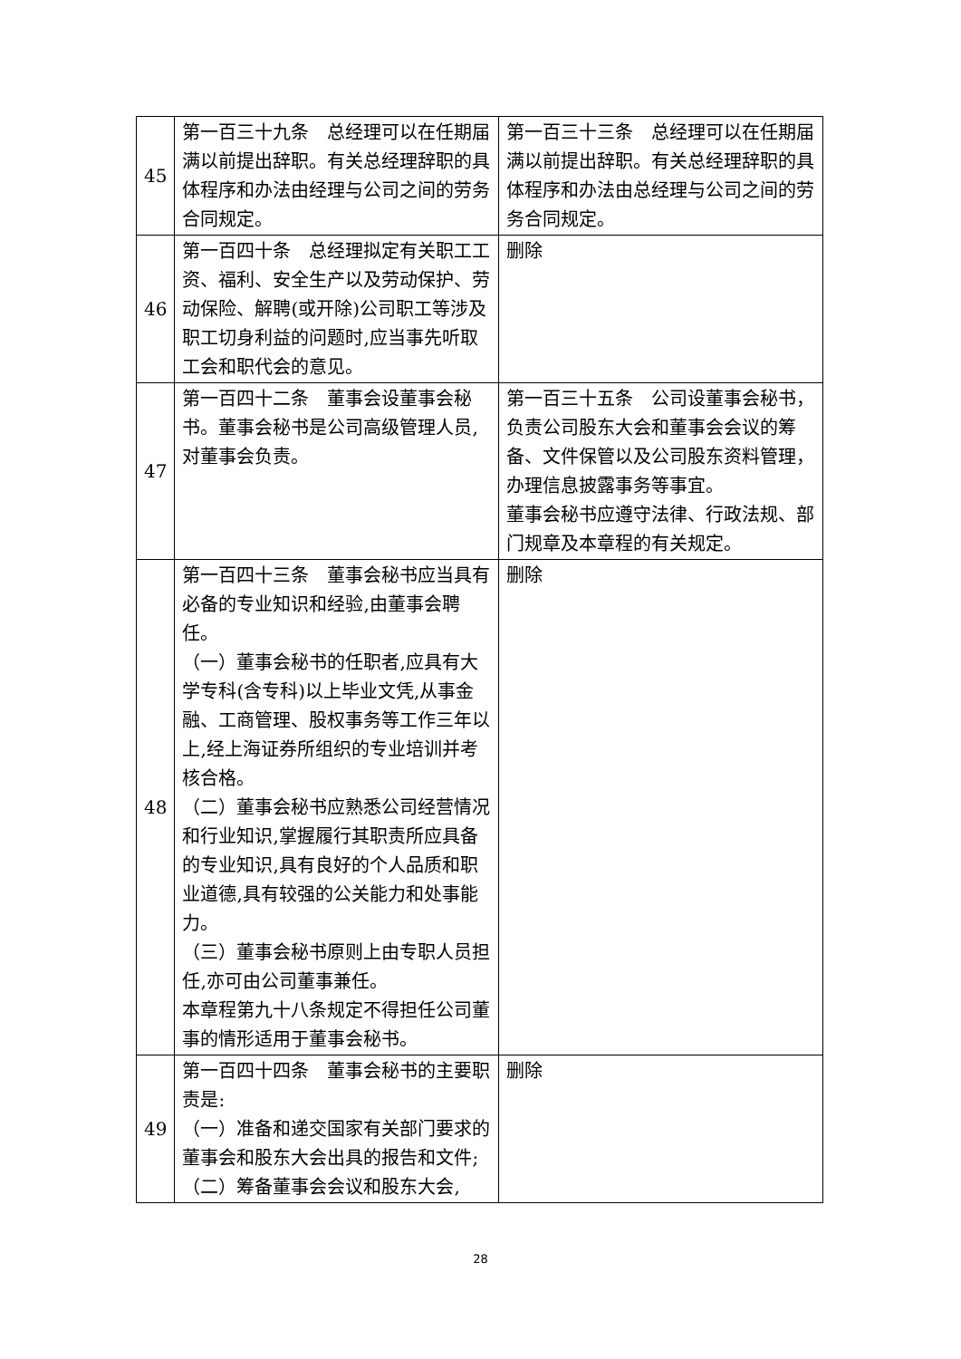| 45 | 第一百三十九条 总经理可以在任期届满以前提出辞职。有关总经理辞职的具体程序和办法由经理与公司之间的劳务合同规定。 | 第一百三十三条 总经理可以在任期届满以前提出辞职。有关总经理辞职的具体程序和办法由总经理与公司之间的劳务合同规定。 |
| 46 | 第一百四十条 总经理拟定有关职工工资、福利、安全生产以及劳动保护、劳动保险、解聘(或开除)公司职工等涉及职工切身利益的问题时,应当事先听取工会和职代会的意见。 | 删除 |
| 47 | 第一百四十二条 董事会设董事会秘书。董事会秘书是公司高级管理人员,对董事会负责。 | 第一百三十五条 公司设董事会秘书，负责公司股东大会和董事会会议的筹备、文件保管以及公司股东资料管理，办理信息披露事务等事宜。 董事会秘书应遵守法律、行政法规、部门规章及本章程的有关规定。 |
| 48 | 第一百四十三条 董事会秘书应当具有必备的专业知识和经验,由董事会聘任。 （一）董事会秘书的任职者,应具有大学专科(含专科)以上毕业文凭,从事金融、工商管理、股权事务等工作三年以上,经上海证券所组织的专业培训并考核合格。 （二）董事会秘书应熟悉公司经营情况和行业知识,掌握履行其职责所应具备的专业知识,具有良好的个人品质和职业道德,具有较强的公关能力和处事能力。 （三）董事会秘书原则上由专职人员担任,亦可由公司董事兼任。 本章程第九十八条规定不得担任公司董事的情形适用于董事会秘书。 | 删除 |
| 49 | 第一百四十四条 董事会秘书的主要职责是: （一）准备和递交国家有关部门要求的董事会和股东大会出具的报告和文件; （二）筹备董事会会议和股东大会, | 删除 |
28